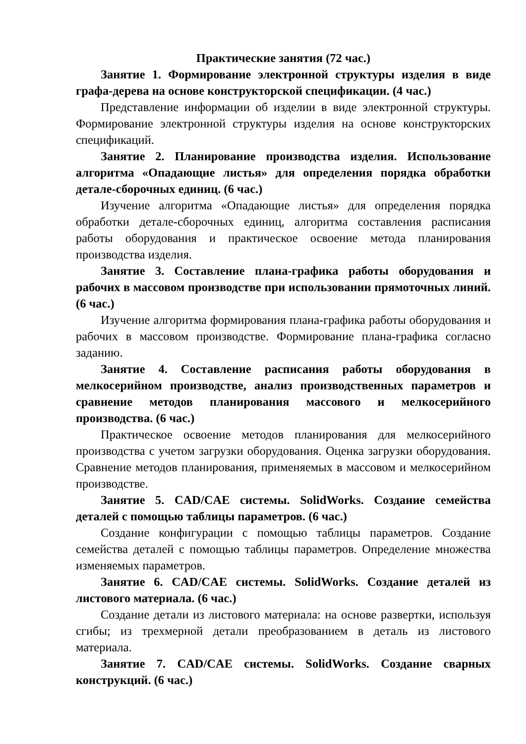Практические занятия (72 час.)
Занятие 1. Формирование электронной структуры изделия в виде графа-дерева на основе конструкторской спецификации. (4 час.)
Представление информации об изделии в виде электронной структуры. Формирование электронной структуры изделия на основе конструкторских спецификаций.
Занятие 2. Планирование производства изделия. Использование алгоритма «Опадающие листья» для определения порядка обработки детале-сборочных единиц. (6 час.)
Изучение алгоритма «Опадающие листья» для определения порядка обработки детале-сборочных единиц, алгоритма составления расписания работы оборудования и практическое освоение метода планирования производства изделия.
Занятие 3. Составление плана-графика работы оборудования и рабочих в массовом производстве при использовании прямоточных линий. (6 час.)
Изучение алгоритма формирования плана-графика работы оборудования и рабочих в массовом производстве. Формирование плана-графика согласно заданию.
Занятие 4. Составление расписания работы оборудования в мелкосерийном производстве, анализ производственных параметров и сравнение методов планирования массового и мелкосерийного производства. (6 час.)
Практическое освоение методов планирования для мелкосерийного производства с учетом загрузки оборудования. Оценка загрузки оборудования. Сравнение методов планирования, применяемых в массовом и мелкосерийном производстве.
Занятие 5. CAD/CAE системы. SolidWorks. Создание семейства деталей с помощью таблицы параметров. (6 час.)
Создание конфигурации с помощью таблицы параметров. Создание семейства деталей с помощью таблицы параметров. Определение множества изменяемых параметров.
Занятие 6. CAD/CAE системы. SolidWorks. Создание деталей из листового материала. (6 час.)
Создание детали из листового материала: на основе развертки, используя сгибы; из трехмерной детали преобразованием в деталь из листового материала.
Занятие 7. CAD/CAE системы. SolidWorks. Создание сварных конструкций. (6 час.)